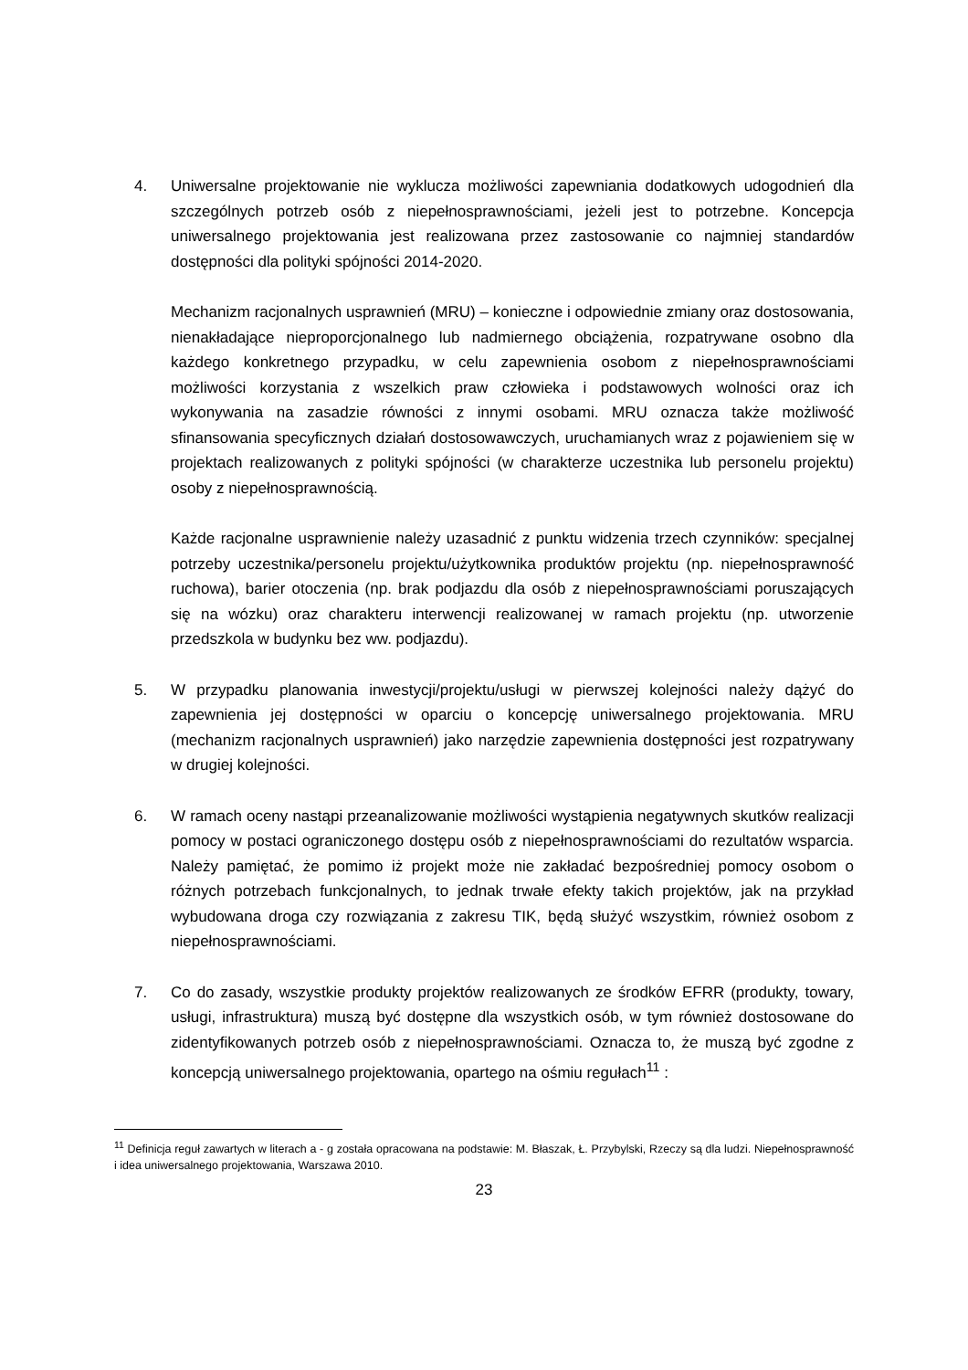4. Uniwersalne projektowanie nie wyklucza możliwości zapewniania dodatkowych udogodnień dla szczególnych potrzeb osób z niepełnosprawnościami, jeżeli jest to potrzebne. Koncepcja uniwersalnego projektowania jest realizowana przez zastosowanie co najmniej standardów dostępności dla polityki spójności 2014-2020.
Mechanizm racjonalnych usprawnień (MRU) – konieczne i odpowiednie zmiany oraz dostosowania, nienakładające nieproporcjonalnego lub nadmiernego obciążenia, rozpatrywane osobno dla każdego konkretnego przypadku, w celu zapewnienia osobom z niepełnosprawnościami możliwości korzystania z wszelkich praw człowieka i podstawowych wolności oraz ich wykonywania na zasadzie równości z innymi osobami. MRU oznacza także możliwość sfinansowania specyficznych działań dostosowawczych, uruchamianych wraz z pojawieniem się w projektach realizowanych z polityki spójności (w charakterze uczestnika lub personelu projektu) osoby z niepełnosprawnością.
Każde racjonalne usprawnienie należy uzasadnić z punktu widzenia trzech czynników: specjalnej potrzeby uczestnika/personelu projektu/użytkownika produktów projektu (np. niepełnosprawność ruchowa), barier otoczenia (np. brak podjazdu dla osób z niepełnosprawnościami poruszających się na wózku) oraz charakteru interwencji realizowanej w ramach projektu (np. utworzenie przedszkola w budynku bez ww. podjazdu).
5. W przypadku planowania inwestycji/projektu/usługi w pierwszej kolejności należy dążyć do zapewnienia jej dostępności w oparciu o koncepcję uniwersalnego projektowania. MRU (mechanizm racjonalnych usprawnień) jako narzędzie zapewnienia dostępności jest rozpatrywany w drugiej kolejności.
6. W ramach oceny nastąpi przeanalizowanie możliwości wystąpienia negatywnych skutków realizacji pomocy w postaci ograniczonego dostępu osób z niepełnosprawnościami do rezultatów wsparcia. Należy pamiętać, że pomimo iż projekt może nie zakładać bezpośredniej pomocy osobom o różnych potrzebach funkcjonalnych, to jednak trwałe efekty takich projektów, jak na przykład wybudowana droga czy rozwiązania z zakresu TIK, będą służyć wszystkim, również osobom z niepełnosprawnościami.
7. Co do zasady, wszystkie produkty projektów realizowanych ze środków EFRR (produkty, towary, usługi, infrastruktura) muszą być dostępne dla wszystkich osób, w tym również dostosowane do zidentyfikowanych potrzeb osób z niepełnosprawnościami. Oznacza to, że muszą być zgodne z koncepcją uniwersalnego projektowania, opartego na ośmiu regułach<sup>11</sup> :
<sup>11</sup> Definicja reguł zawartych w literach a - g została opracowana na podstawie: M. Błaszak, Ł. Przybylski, Rzeczy są dla ludzi. Niepełnosprawność i idea uniwersalnego projektowania, Warszawa 2010.
23